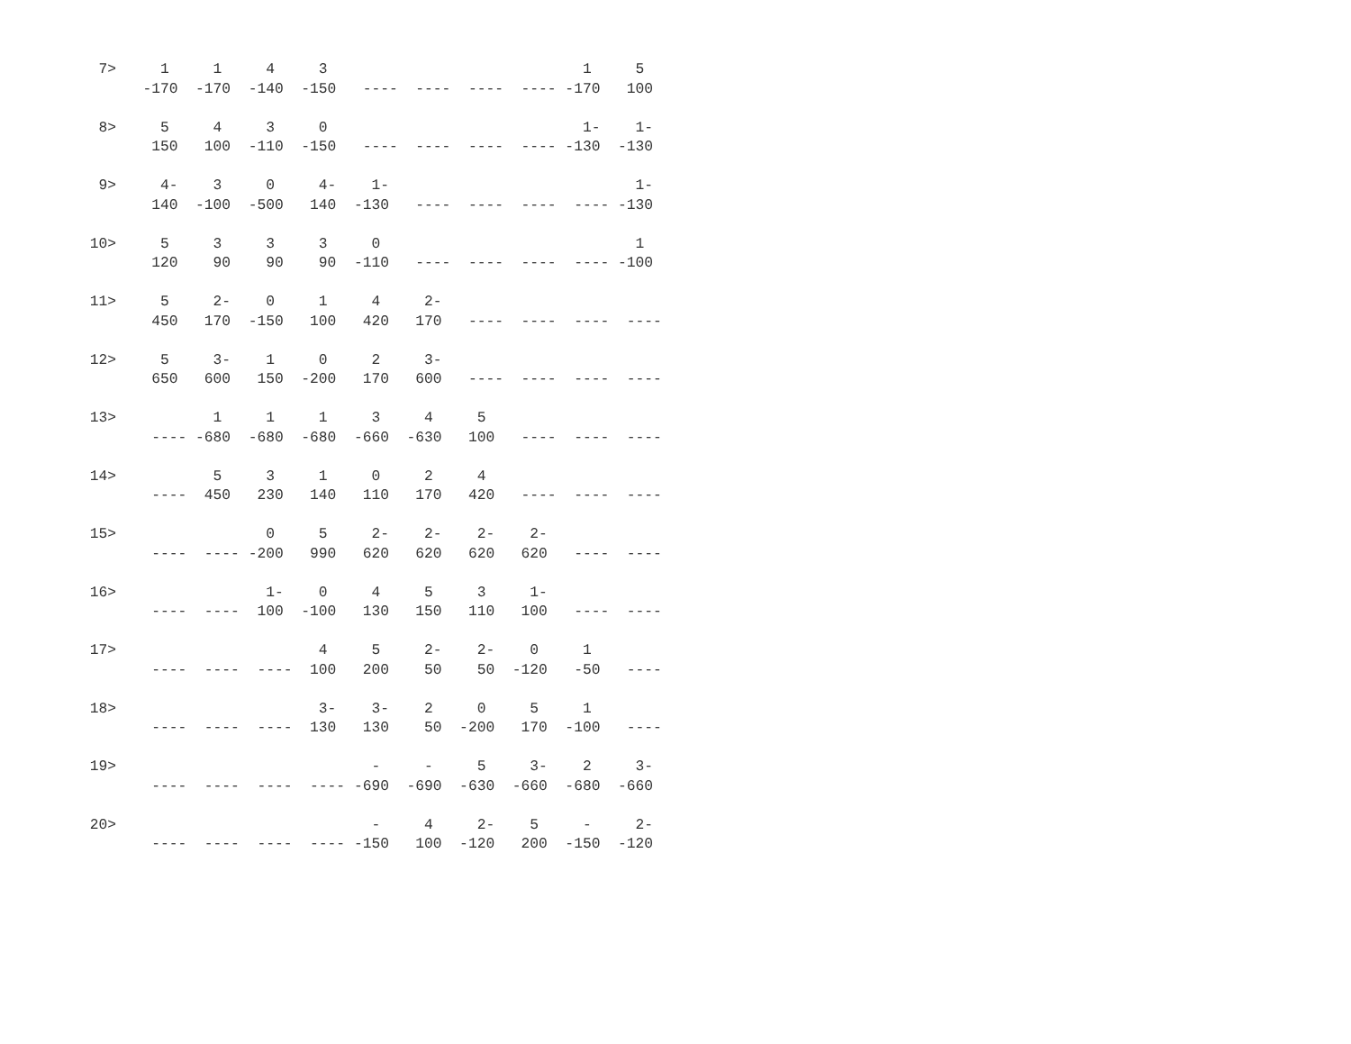7>     1     1     4     3                             1     5
       -170  -170  -140  -150   ----  ----  ----  ---- -170   100

  8>     5     4     3     0                             1-    1-
        150   100  -110  -150   ----  ----  ----  ---- -130  -130

  9>     4-    3     0     4-    1-                            1-
        140  -100  -500   140  -130   ----  ----  ----  ---- -130

 10>     5     3     3     3     0                             1
        120    90    90    90  -110   ----  ----  ----  ---- -100

 11>     5     2-    0     1     4     2-
        450   170  -150   100   420   170   ----  ----  ----  ----

 12>     5     3-    1     0     2     3-
        650   600   150  -200   170   600   ----  ----  ----  ----

 13>           1     1     1     3     4     5
        ---- -680  -680  -680  -660  -630   100   ----  ----  ----

 14>           5     3     1     0     2     4
        ----  450   230   140   110   170   420   ----  ----  ----

 15>                 0     5     2-    2-    2-    2-
        ----  ---- -200   990   620   620   620   620   ----  ----

 16>                 1-    0     4     5     3     1-
        ----  ----  100  -100   130   150   110   100   ----  ----

 17>                       4     5     2-    2-    0     1
        ----  ----  ----  100   200    50    50  -120   -50   ----

 18>                       3-    3-    2     0     5     1
        ----  ----  ----  130   130    50  -200   170  -100   ----

 19>                             -     -     5     3-    2     3-
        ----  ----  ----  ---- -690  -690  -630  -660  -680  -660

 20>                             -     4     2-    5     -     2-
        ----  ----  ----  ---- -150   100  -120   200  -150  -120